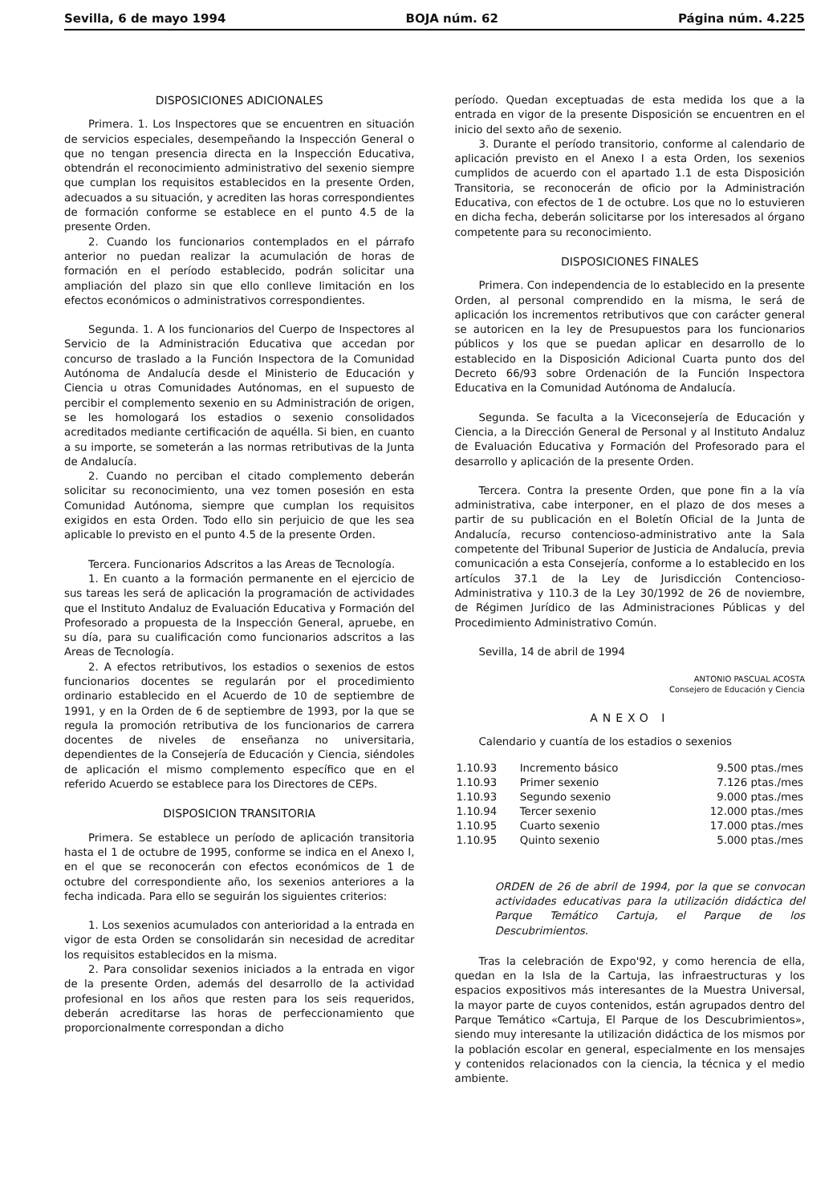Sevilla, 6 de mayo 1994 BOJA núm. 62 Página núm. 4.225
DISPOSICIONES ADICIONALES
Primera. 1. Los Inspectores que se encuentren en situación de servicios especiales, desempeñando la Inspección General o que no tengan presencia directa en la Inspección Educativa, obtendrán el reconocimiento administrativo del sexenio siempre que cumplan los requisitos establecidos en la presente Orden, adecuados a su situación, y acrediten las horas correspondientes de formación conforme se establece en el punto 4.5 de la presente Orden.
2. Cuando los funcionarios contemplados en el párrafo anterior no puedan realizar la acumulación de horas de formación en el período establecido, podrán solicitar una ampliación del plazo sin que ello conlleve limitación en los efectos económicos o administrativos correspondientes.
Segunda. 1. A los funcionarios del Cuerpo de Inspectores al Servicio de la Administración Educativa que accedan por concurso de traslado a la Función Inspectora de la Comunidad Autónoma de Andalucía desde el Ministerio de Educación y Ciencia u otras Comunidades Autónomas, en el supuesto de percibir el complemento sexenio en su Administración de origen, se les homologará los estadios o sexenio consolidados acreditados mediante certificación de aquélla. Si bien, en cuanto a su importe, se someterán a las normas retributivas de la Junta de Andalucía.
2. Cuando no perciban el citado complemento deberán solicitar su reconocimiento, una vez tomen posesión en esta Comunidad Autónoma, siempre que cumplan los requisitos exigidos en esta Orden. Todo ello sin perjuicio de que les sea aplicable lo previsto en el punto 4.5 de la presente Orden.
Tercera. Funcionarios Adscritos a las Areas de Tecnología.
1. En cuanto a la formación permanente en el ejercicio de sus tareas les será de aplicación la programación de actividades que el Instituto Andaluz de Evaluación Educativa y Formación del Profesorado a propuesta de la Inspección General, apruebe, en su día, para su cualificación como funcionarios adscritos a las Areas de Tecnología.
2. A efectos retributivos, los estadios o sexenios de estos funcionarios docentes se regularán por el procedimiento ordinario establecido en el Acuerdo de 10 de septiembre de 1991, y en la Orden de 6 de septiembre de 1993, por la que se regula la promoción retributiva de los funcionarios de carrera docentes de niveles de enseñanza no universitaria, dependientes de la Consejería de Educación y Ciencia, siéndoles de aplicación el mismo complemento específico que en el referido Acuerdo se establece para los Directores de CEPs.
DISPOSICION TRANSITORIA
Primera. Se establece un período de aplicación transitoria hasta el 1 de octubre de 1995, conforme se indica en el Anexo I, en el que se reconocerán con efectos económicos de 1 de octubre del correspondiente año, los sexenios anteriores a la fecha indicada. Para ello se seguirán los siguientes criterios:
1. Los sexenios acumulados con anterioridad a la entrada en vigor de esta Orden se consolidarán sin necesidad de acreditar los requisitos establecidos en la misma.
2. Para consolidar sexenios iniciados a la entrada en vigor de la presente Orden, además del desarrollo de la actividad profesional en los años que resten para los seis requeridos, deberán acreditarse las horas de perfeccionamiento que proporcionalmente correspondan a dicho
período. Quedan exceptuadas de esta medida los que a la entrada en vigor de la presente Disposición se encuentren en el inicio del sexto año de sexenio.
3. Durante el período transitorio, conforme al calendario de aplicación previsto en el Anexo I a esta Orden, los sexenios cumplidos de acuerdo con el apartado 1.1 de esta Disposición Transitoria, se reconocerán de oficio por la Administración Educativa, con efectos de 1 de octubre. Los que no lo estuvieren en dicha fecha, deberán solicitarse por los interesados al órgano competente para su reconocimiento.
DISPOSICIONES FINALES
Primera. Con independencia de lo establecido en la presente Orden, al personal comprendido en la misma, le será de aplicación los incrementos retributivos que con carácter general se autoricen en la ley de Presupuestos para los funcionarios públicos y los que se puedan aplicar en desarrollo de lo establecido en la Disposición Adicional Cuarta punto dos del Decreto 66/93 sobre Ordenación de la Función Inspectora Educativa en la Comunidad Autónoma de Andalucía.
Segunda. Se faculta a la Viceconsejería de Educación y Ciencia, a la Dirección General de Personal y al Instituto Andaluz de Evaluación Educativa y Formación del Profesorado para el desarrollo y aplicación de la presente Orden.
Tercera. Contra la presente Orden, que pone fin a la vía administrativa, cabe interponer, en el plazo de dos meses a partir de su publicación en el Boletín Oficial de la Junta de Andalucía, recurso contencioso-administrativo ante la Sala competente del Tribunal Superior de Justicia de Andalucía, previa comunicación a esta Consejería, conforme a lo establecido en los artículos 37.1 de la Ley de Jurisdicción Contencioso-Administrativa y 110.3 de la Ley 30/1992 de 26 de noviembre, de Régimen Jurídico de las Administraciones Públicas y del Procedimiento Administrativo Común.
Sevilla, 14 de abril de 1994
ANTONIO PASCUAL ACOSTA
Consejero de Educación y Ciencia
ANEXO I
Calendario y cuantía de los estadios o sexenios
| 1.10.93 | Incremento básico | 9.500 ptas./mes |
| 1.10.93 | Primer sexenio | 7.126 ptas./mes |
| 1.10.93 | Segundo sexenio | 9.000 ptas./mes |
| 1.10.94 | Tercer sexenio | 12.000 ptas./mes |
| 1.10.95 | Cuarto sexenio | 17.000 ptas./mes |
| 1.10.95 | Quinto sexenio | 5.000 ptas./mes |
ORDEN de 26 de abril de 1994, por la que se convocan actividades educativas para la utilización didáctica del Parque Temático Cartuja, el Parque de los Descubrimientos.
Tras la celebración de Expo'92, y como herencia de ella, quedan en la Isla de la Cartuja, las infraestructuras y los espacios expositivos más interesantes de la Muestra Universal, la mayor parte de cuyos contenidos, están agrupados dentro del Parque Temático «Cartuja, El Parque de los Descubrimientos», siendo muy interesante la utilización didáctica de los mismos por la población escolar en general, especialmente en los mensajes y contenidos relacionados con la ciencia, la técnica y el medio ambiente.